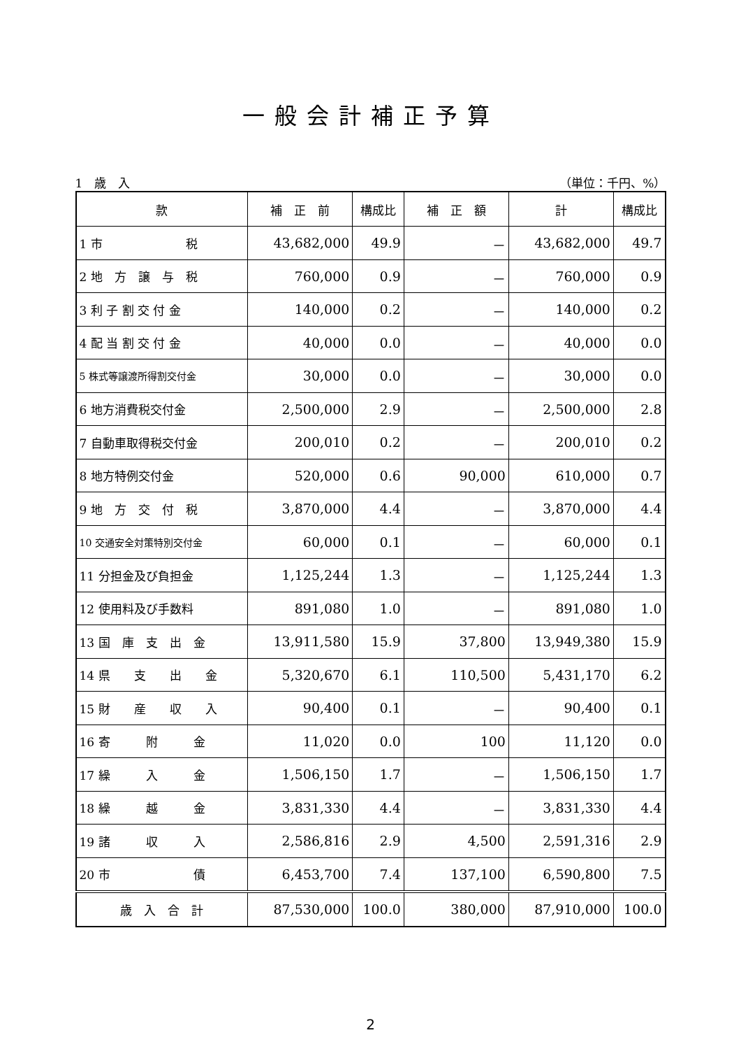一般会計補正予算
1　歳　入 （単位：千円、%）
| 款 | 補 正 前 | 構成比 | 補 正 額 | 計 | 構成比 |
| --- | --- | --- | --- | --- | --- |
| 1 市 税 | 43,682,000 | 49.9 | － | 43,682,000 | 49.7 |
| 2 地 方 譲 与 税 | 760,000 | 0.9 | － | 760,000 | 0.9 |
| 3 利 子 割 交 付 金 | 140,000 | 0.2 | － | 140,000 | 0.2 |
| 4 配 当 割 交 付 金 | 40,000 | 0.0 | － | 40,000 | 0.0 |
| 5 株式等譲渡所得割交付金 | 30,000 | 0.0 | － | 30,000 | 0.0 |
| 6 地方消費税交付金 | 2,500,000 | 2.9 | － | 2,500,000 | 2.8 |
| 7 自動車取得税交付金 | 200,010 | 0.2 | － | 200,010 | 0.2 |
| 8 地方特例交付金 | 520,000 | 0.6 | 90,000 | 610,000 | 0.7 |
| 9 地 方 交 付 税 | 3,870,000 | 4.4 | － | 3,870,000 | 4.4 |
| 10 交通安全対策特別交付金 | 60,000 | 0.1 | － | 60,000 | 0.1 |
| 11 分担金及び負担金 | 1,125,244 | 1.3 | － | 1,125,244 | 1.3 |
| 12 使用料及び手数料 | 891,080 | 1.0 | － | 891,080 | 1.0 |
| 13 国 庫 支 出 金 | 13,911,580 | 15.9 | 37,800 | 13,949,380 | 15.9 |
| 14 県 支 出 金 | 5,320,670 | 6.1 | 110,500 | 5,431,170 | 6.2 |
| 15 財 産 収 入 | 90,400 | 0.1 | － | 90,400 | 0.1 |
| 16 寄 附 金 | 11,020 | 0.0 | 100 | 11,120 | 0.0 |
| 17 繰 入 金 | 1,506,150 | 1.7 | － | 1,506,150 | 1.7 |
| 18 繰 越 金 | 3,831,330 | 4.4 | － | 3,831,330 | 4.4 |
| 19 諸 収 入 | 2,586,816 | 2.9 | 4,500 | 2,591,316 | 2.9 |
| 20 市 債 | 6,453,700 | 7.4 | 137,100 | 6,590,800 | 7.5 |
| 歳 入 合 計 | 87,530,000 | 100.0 | 380,000 | 87,910,000 | 100.0 |
2